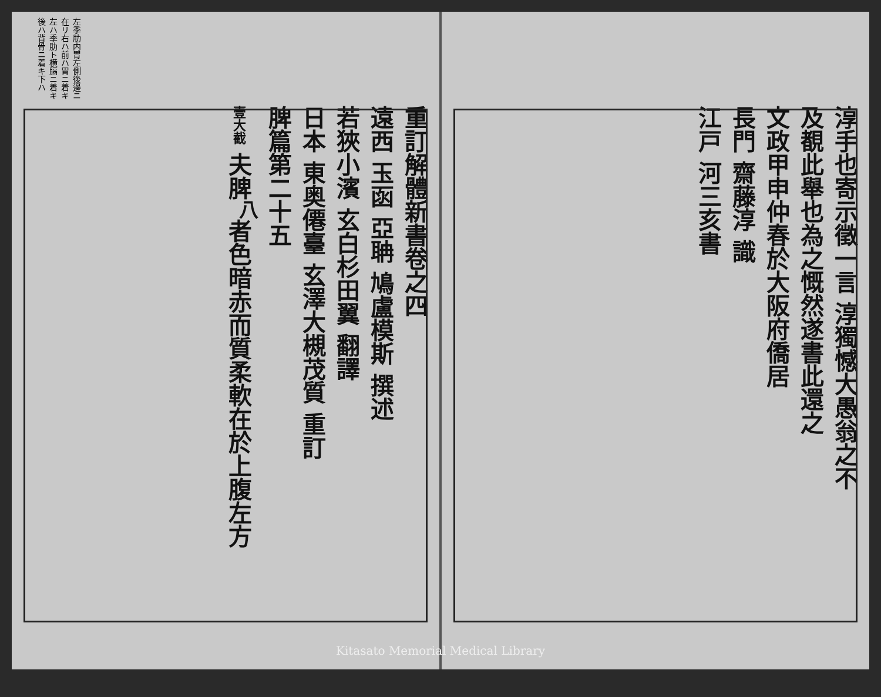左季肋内胃左側後邊ニ在リ右ハ前ハ胃ニ着キ左ハ季肋ト横膈ニ着キ後ハ背骨ニ着キ下ハ
重訂解體新書卷之四
遠西 玉函 亞聃 鳩盧模斯 撰述
若狹小濱 玄白杉田翼 翻譯
日本 東奥僊臺 玄澤大槻茂質 重訂
脾篇第二十五
壹大截 夫脾<sup>八</sup>者色暗赤而質柔軟在於上腹左方
淳手也寄示徵一言 淳獨憾大愚翁之不
及覩此舉也為之慨然遂書此還之
文政甲申仲春於大阪府僑居
長門 齋藤淳 識
江戸 河三亥書
Kitasato Memorial Medical Library